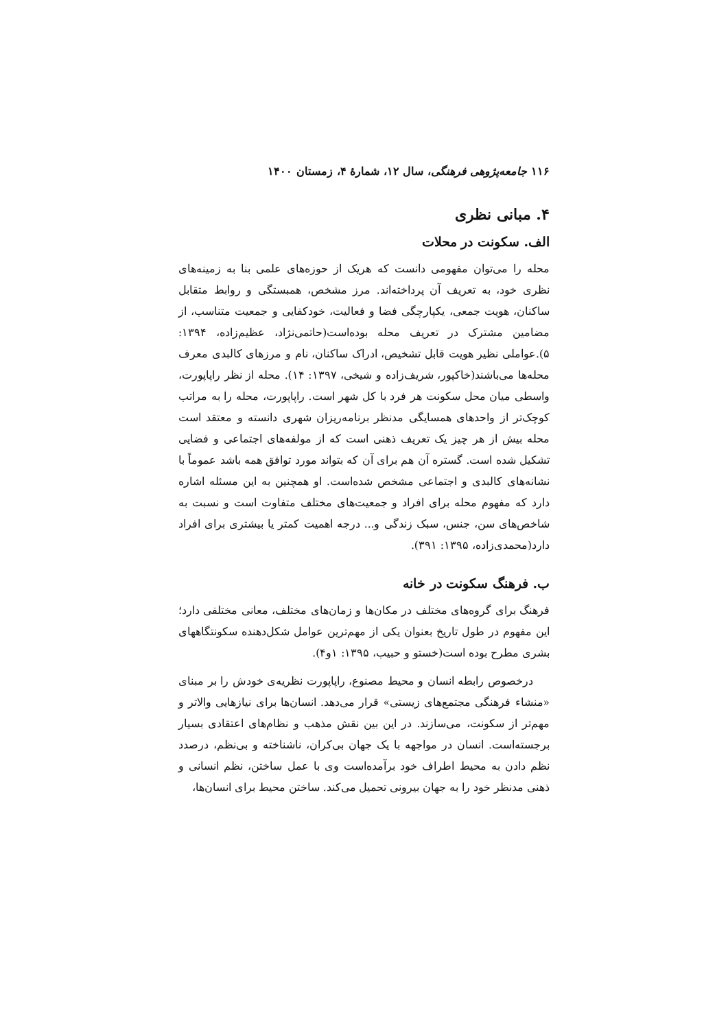۱۱۶ جامعه‌پژوهی فرهنگی، سال ۱۲، شمارهٔ ۴، زمستان ۱۴۰۰
۴. مبانی نظری
الف. سکونت در محلات
محله را می‌توان مفهومی دانست که هریک از حوزه‌های علمی بنا به زمینه‌های نظری خود، به تعریف آن پرداخته‌اند. مرز مشخص، همبستگی و روابط متقابل ساکنان، هویت جمعی، یکپارچگی فضا و فعالیت، خودکفایی و جمعیت متناسب، از مضامین مشترک در تعریف محله بوده‌است(حاتمی‌نژاد، عظیم‌زاده، ۱۳۹۴: ۵).عواملی نظیر هویت قابل تشخیص، ادراک ساکنان، نام و مرزهای کالبدی معرف محله‌ها می‌باشند(خاکپور، شریف‌زاده و شیخی، ۱۳۹۷: ۱۴). محله از نظر راپاپورت، واسطی میان محل سکونت هر فرد با کل شهر است. راپاپورت، محله را به مراتب کوچک‌تر از واحدهای همسایگی مدنظر برنامه‌ریزان شهری دانسته و معتقد است محله بیش از هر چیز یک تعریف ذهنی است که از مولفه‌های اجتماعی و فضایی تشکیل شده است. گستره آن هم برای آن که بتواند مورد توافق همه باشد عموماً با نشانه‌های کالبدی و اجتماعی مشخص شده‌است. او همچنین به این مسئله اشاره دارد که مفهوم محله برای افراد و جمعیت‌های مختلف متفاوت است و نسبت به شاخص‌های سن، جنس، سبک زندگی و... درجه اهمیت کمتر یا بیشتری برای افراد دارد(محمدی‌زاده، ۱۳۹۵: ۳۹۱).
ب. فرهنگ سکونت در خانه
فرهنگ برای گروه‌های مختلف در مکان‌ها و زمان‌های مختلف، معانی مختلفی دارد؛ این مفهوم در طول تاریخ بعنوان یکی از مهم‌ترین عوامل شکل‌دهنده سکونتگاههای بشری مطرح بوده است(خستو و حبیب، ۱۳۹۵: ۱و۴).
درخصوص رابطه انسان و محیط مصنوع، راپاپورت نظریه‌ی خودش را بر مبنای «منشاء فرهنگی مجتمع‌های زیستی» قرار می‌دهد. انسان‌ها برای نیازهایی والاتر و مهم‌تر از سکونت، می‌سازند. در این بین نقش مذهب و نظام‌های اعتقادی بسیار برجسته‌است. انسان در مواجهه با یک جهان بی‌کران، ناشناخته و بی‌نظم، درصدد نظم دادن به محیط اطراف خود برآمده‌است وی با عمل ساختن، نظم انسانی و ذهنی مدنظر خود را به جهان بیرونی تحمیل می‌کند. ساختن محیط برای انسان‌ها،